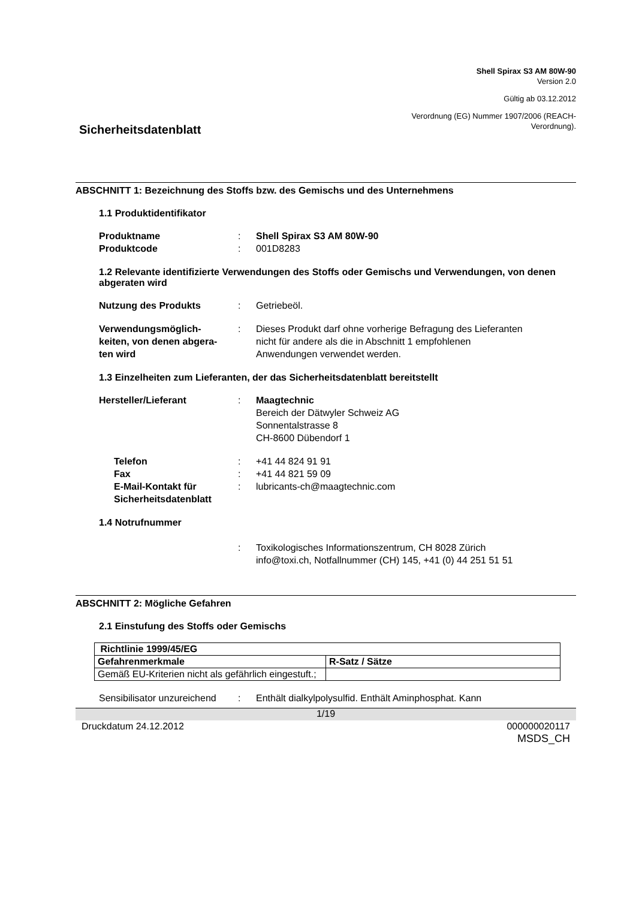Shell Spirax S3 AM 80W-90
Version 2.0
Gültig ab 03.12.2012
Verordnung (EG) Nummer 1907/2006 (REACH-
Verordnung).
Sicherheitsdatenblatt
ABSCHNITT 1: Bezeichnung des Stoffs bzw. des Gemischs und des Unternehmens
1.1 Produktidentifikator
| Produktname | : | Shell Spirax S3 AM 80W-90 |
| Produktcode | : | 001D8283 |
1.2 Relevante identifizierte Verwendungen des Stoffs oder Gemischs und Verwendungen, von denen abgeraten wird
| Nutzung des Produkts | : | Getriebeöl. |
| Verwendungsmöglich- keiten, von denen abgera- ten wird | : | Dieses Produkt darf ohne vorherige Befragung des Lieferanten nicht für andere als die in Abschnitt 1 empfohlenen Anwendungen verwendet werden. |
1.3 Einzelheiten zum Lieferanten, der das Sicherheitsdatenblatt bereitstellt
| Hersteller/Lieferant | : | Maagtechnic Bereich der Dätwyler Schweiz AG Sonnentalstrasse 8 CH-8600 Dübendorf 1 |
| Telefon | : | +41 44 824 91 91 |
| Fax | : | +41 44 821 59 09 |
| E-Mail-Kontakt für Sicherheitsdatenblatt | : | lubricants-ch@maagtechnic.com |
1.4 Notrufnummer
| | : | Toxikologisches Informationszentrum, CH 8028 Zürich info@toxi.ch, Notfallnummer (CH) 145, +41 (0) 44 251 51 51 |
ABSCHNITT 2: Mögliche Gefahren
2.1 Einstufung des Stoffs oder Gemischs
| Richtlinie 1999/45/EG | |
| --- | --- |
| Gefahrenmerkmale | R-Satz / Sätze |
| Gemäß EU-Kriterien nicht als gefährlich eingestuft.; | |
| Sensibilisator unzureichend | : | Enthält dialkylpolysulfid. Enthält Aminphosphat. Kann |
1/19
Druckdatum 24.12.2012 000000020117
MSDS_CH